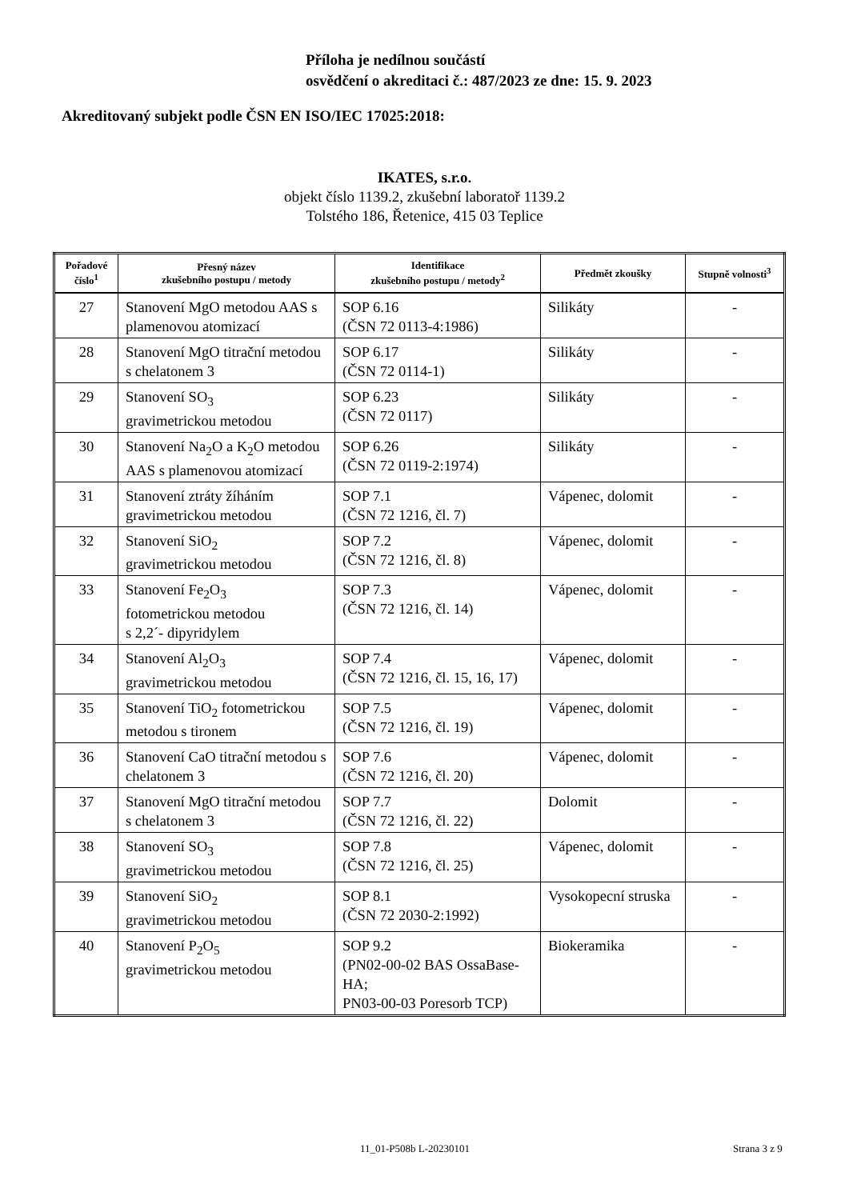Příloha je nedílnou součástí
osvědčení o akreditaci č.: 487/2023 ze dne: 15. 9. 2023
Akreditovaný subjekt podle ČSN EN ISO/IEC 17025:2018:
IKATES, s.r.o.
objekt číslo 1139.2, zkušební laboratoř 1139.2
Tolstého 186, Řetenice, 415 03 Teplice
| Pořadové číslo<sup>1</sup> | Přesný název zkušebního postupu / metody | Identifikace zkušebního postupu / metody<sup>2</sup> | Předmět zkoušky | Stupně volnosti<sup>3</sup> |
| --- | --- | --- | --- | --- |
| 27 | Stanovení MgO metodou AAS s plamenovou atomizací | SOP 6.16 (ČSN 72 0113-4:1986) | Silikáty | - |
| 28 | Stanovení MgO titrační metodou s chelatonem 3 | SOP 6.17 (ČSN 72 0114-1) | Silikáty | - |
| 29 | Stanovení SO<sub>3</sub> gravimetrickou metodou | SOP 6.23 (ČSN 72 0117) | Silikáty | - |
| 30 | Stanovení Na<sub>2</sub>O a K<sub>2</sub>O metodou AAS s plamenovou atomizací | SOP 6.26 (ČSN 72 0119-2:1974) | Silikáty | - |
| 31 | Stanovení ztráty žíháním gravimetrickou metodou | SOP 7.1 (ČSN 72 1216, čl. 7) | Vápenec, dolomit | - |
| 32 | Stanovení SiO<sub>2</sub> gravimetrickou metodou | SOP 7.2 (ČSN 72 1216, čl. 8) | Vápenec, dolomit | - |
| 33 | Stanovení Fe<sub>2</sub>O<sub>3</sub> fotometrickou metodou s 2,2´- dipyridylem | SOP 7.3 (ČSN 72 1216, čl. 14) | Vápenec, dolomit | - |
| 34 | Stanovení Al<sub>2</sub>O<sub>3</sub> gravimetrickou metodou | SOP 7.4 (ČSN 72 1216, čl. 15, 16, 17) | Vápenec, dolomit | - |
| 35 | Stanovení TiO<sub>2</sub> fotometrickou metodou s tironem | SOP 7.5 (ČSN 72 1216, čl. 19) | Vápenec, dolomit | - |
| 36 | Stanovení CaO titrační metodou s chelatonem 3 | SOP 7.6 (ČSN 72 1216, čl. 20) | Vápenec, dolomit | - |
| 37 | Stanovení MgO titrační metodou s chelatonem 3 | SOP 7.7 (ČSN 72 1216, čl. 22) | Dolomit | - |
| 38 | Stanovení SO<sub>3</sub> gravimetrickou metodou | SOP 7.8 (ČSN 72 1216, čl. 25) | Vápenec, dolomit | - |
| 39 | Stanovení SiO<sub>2</sub> gravimetrickou metodou | SOP 8.1 (ČSN 72 2030-2:1992) | Vysokopecní struska | - |
| 40 | Stanovení P<sub>2</sub>O<sub>5</sub> gravimetrickou metodou | SOP 9.2 (PN02-00-02 BAS OssaBase-HA; PN03-00-03 Poresorb TCP) | Biokeramika | - |
11_01-P508b L-20230101 Strana 3 z 9